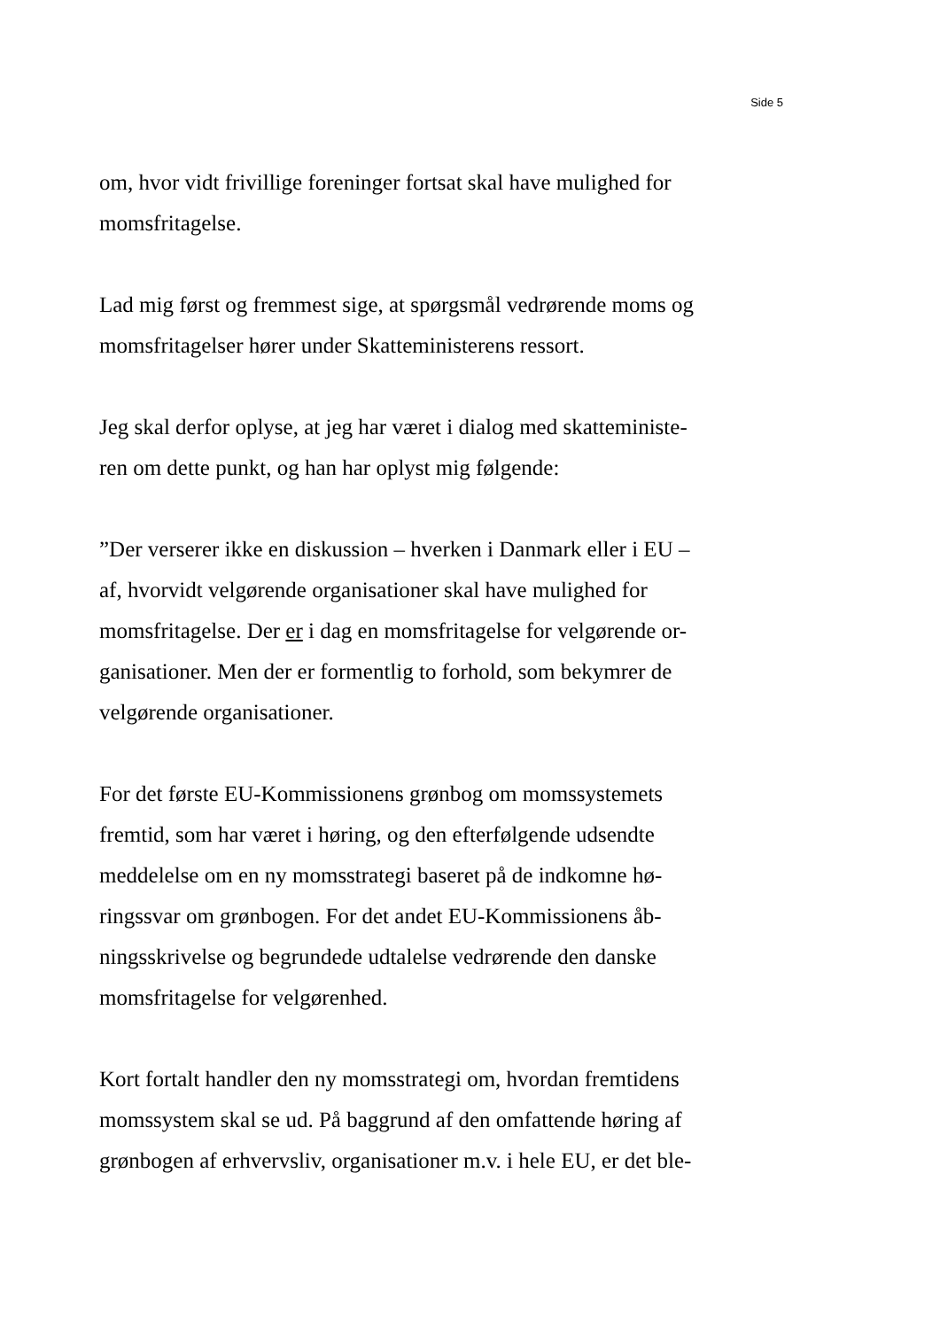Side 5
om, hvor vidt frivillige foreninger fortsat skal have mulighed for
momsfritagelse.
Lad mig først og fremmest sige, at spørgsmål vedrørende moms og
momsfritagelser hører under Skatteministerens ressort.
Jeg skal derfor oplyse, at jeg har været i dialog med skatteministe-
ren om dette punkt, og han har oplyst mig følgende:
”Der verserer ikke en diskussion – hverken i Danmark eller i EU –
af, hvorvidt velgørende organisationer skal have mulighed for
momsfritagelse. Der er i dag en momsfritagelse for velgørende or-
ganisationer. Men der er formentlig to forhold, som bekymrer de
velgørende organisationer.
For det første EU-Kommissionens grønbog om momssystemets
fremtid, som har været i høring, og den efterfølgende udsendte
meddelelse om en ny momsstrategi baseret på de indkomne hø-
ringssvar om grønbogen. For det andet EU-Kommissionens åb-
ningsskrivelse og begrundede udtalelse vedrørende den danske
momsfritagelse for velgørenhed.
Kort fortalt handler den ny momsstrategi om, hvordan fremtidens
momssystem skal se ud. På baggrund af den omfattende høring af
grønbogen af erhvervsliv, organisationer m.v. i hele EU, er det ble-